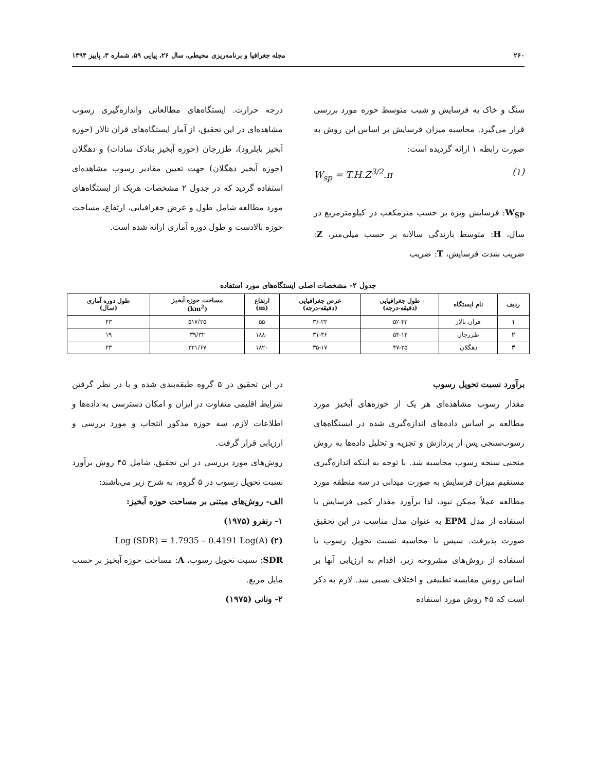۲۶۰ مجله جغرافیا و برنامه‌ریزی محیطی، سال ۲۶، پیاپی ۵۹، شماره ۳، پاییز ۱۳۹۴
سنگ و خاک به فرسایش و شیب متوسط حوزه مورد بررسی قرار می‌گیرد. محاسبه میزان فرسایش بر اساس این روش به صورت رابطه ۱ ارائه گردیده است:
W<sub>sp</sub> = T.H.Z<sup>3/2</sup>.π (۱)
W<sub>SP</sub>: فرسایش ویژه بر حسب مترمکعب در کیلومترمربع در سال، H: متوسط بارندگی سالانه بر حسب میلی‌متر، Z: ضریب شدت فرسایش، T: ضریب
درجه حرارت. ایستگاه‌های مطالعاتی واندازه‌گیری رسوب مشاهده‌ای در این تحقیق، از آمار ایستگاه‌های قران تالار (حوزه آبخیز بابلرود)، طزرجان (حوزه آبخیز بنادک سادات) و دهگلان (حوزه آبخیز دهگلان) جهت تعیین مقادیر رسوب مشاهده‌ای استفاده گردید که در جدول ۲ مشخصات هریک از ایستگاه‌های مورد مطالعه شامل طول و عرض جغرافیایی، ارتفاع، مساحت حوزه بالادست و طول دوره آماری ارائه شده است.
جدول ۲- مشخصات اصلی ایستگاه‌های مورد استفاده
| ردیف | نام ایستگاه | طول جغرافیایی (دقیقه-درجه) | عرض جغرافیایی (دقیقه-درجه) | ارتفاع (m) | مساحت حوزه آبخیز (km<sup>2</sup>) | طول دوره آماری (سال) |
| --- | --- | --- | --- | --- | --- | --- |
| ۱ | قران تالار | ۵۲-۴۲ | ۳۶-۲۳ | ۵۵ | ۵۱۷/۲۵ | ۴۳ |
| ۲ | طزرجان | ۵۴-۱۴ | ۳۱-۳۶ | ۱۸۸۰ | ۳۹/۳۲ | ۱۹ |
| ۳ | دهگلان | ۴۷-۲۵ | ۳۵-۱۷ | ۱۸۲۰ | ۲۲۱/۶۷ | ۲۳ |
برآورد نسبت تحویل رسوب
مقدار رسوب مشاهده‌ای هر یک از حوزه‌های آبخیز مورد مطالعه بر اساس داده‌های اندازه‌گیری شده در ایستگاه‌های رسوب‌سنجی پس از پردازش و تجزیه و تحلیل داده‌ها به روش منحنی سنجه رسوب محاسبه شد. با توجه به اینکه اندازه‌گیری مستقیم میزان فرسایش به صورت میدانی در سه منطقه مورد مطالعه عملاً ممکن نبود، لذا برآورد مقدار کمی فرسایش با استفاده از مدل EPM به عنوان مدل مناسب در این تحقیق صورت پذیرفت. سپس با محاسبه نسبت تحویل رسوب با استفاده از روش‌های مشروحه زیر، اقدام به ارزیابی آنها بر اساس روش مقایسه تطبیقی و اختلاف نسبی شد. لازم به ذکر است که ۴۵ روش مورد استفاده
در این تحقیق در ۵ گروه طبقه‌بندی شده و با در نظر گرفتن شرایط اقلیمی متفاوت در ایران و امکان دسترسی به داده‌ها و اطلاعات لازم، سه حوزه مذکور انتخاب و مورد بررسی و ارزیابی قرار گرفت.
روش‌های مورد بررسی در این تحقیق، شامل ۴۵ روش برآورد نسبت تحویل رسوب در ۵ گروه، به شرح زیر می‌باشند:
الف- روش‌های مبتنی بر مساحت حوزه آبخیز:
۱- رنفرو (۱۹۷۵)
Log (SDR) = 1.7935 – 0.4191 Log(A) (۲)
SDR: نسبت تحویل رسوب، A: مساحت حوزه آبخیز بر حسب مایل مربع.
۲- ونانی (۱۹۷۵)